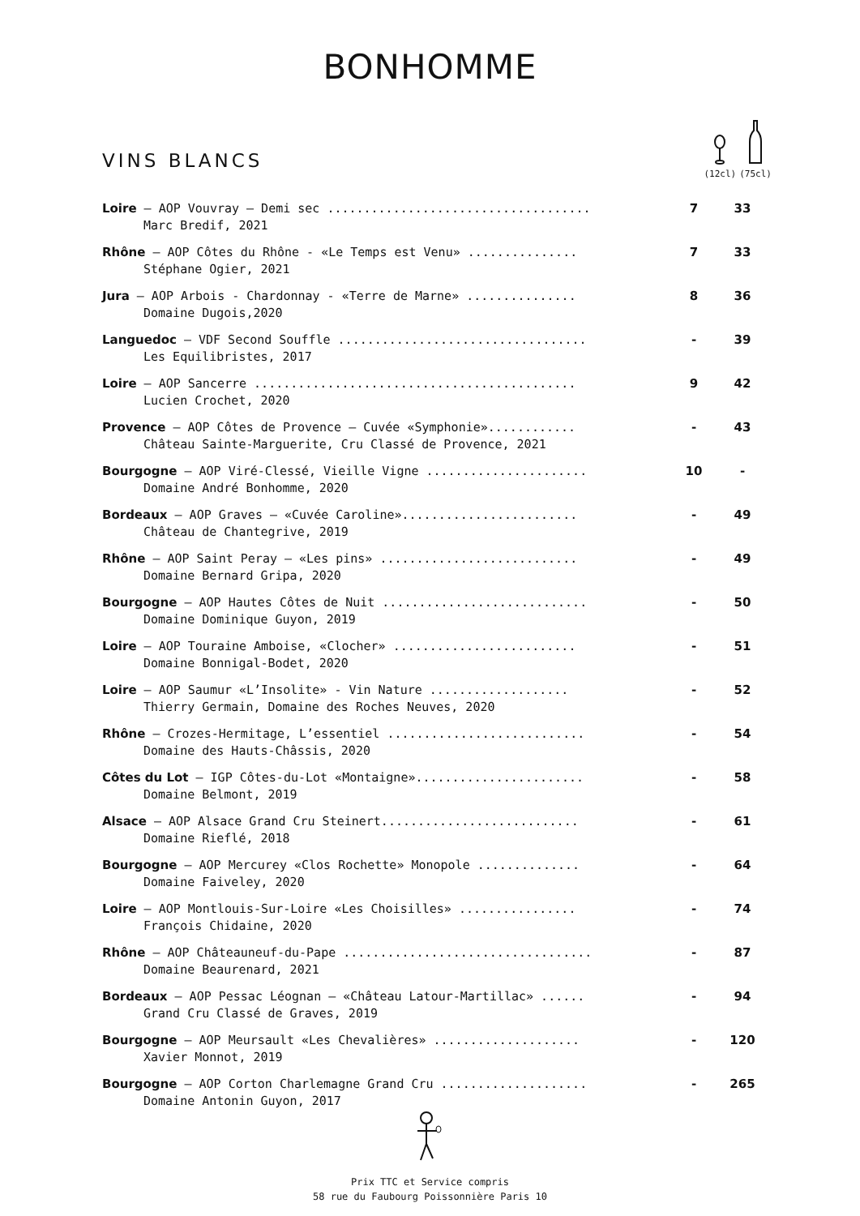BONHOMME
VINS BLANCS
(12cl)
(75cl)
| Loire – AOP Vouvray – Demi sec .................................... | 7 | 33 |
| Marc Bredif, 2021 | | |
| Rhône – AOP Côtes du Rhône - «Le Temps est Venu» ............... | 7 | 33 |
| Stéphane Ogier, 2021 | | |
| Jura – AOP Arbois - Chardonnay - «Terre de Marne» ............... | 8 | 36 |
| Domaine Dugois,2020 | | |
| Languedoc – VDF Second Souffle .................................. | - | 39 |
| Les Equilibristes, 2017 | | |
| Loire – AOP Sancerre ............................................ | 9 | 42 |
| Lucien Crochet, 2020 | | |
| Provence – AOP Côtes de Provence – Cuvée «Symphonie»............ | - | 43 |
| Château Sainte-Marguerite, Cru Classé de Provence, 2021 | | |
| Bourgogne – AOP Viré-Clessé, Vieille Vigne ...................... | 10 | - |
| Domaine André Bonhomme, 2020 | | |
| Bordeaux – AOP Graves – «Cuvée Caroline»........................ | - | 49 |
| Château de Chantegrive, 2019 | | |
| Rhône – AOP Saint Peray – «Les pins» ........................... | - | 49 |
| Domaine Bernard Gripa, 2020 | | |
| Bourgogne – AOP Hautes Côtes de Nuit ............................ | - | 50 |
| Domaine Dominique Guyon, 2019 | | |
| Loire – AOP Touraine Amboise, «Clocher» ......................... | - | 51 |
| Domaine Bonnigal-Bodet, 2020 | | |
| Loire – AOP Saumur «L’Insolite» - Vin Nature ................... | - | 52 |
| Thierry Germain, Domaine des Roches Neuves, 2020 | | |
| Rhône – Crozes-Hermitage, L’essentiel ........................... | - | 54 |
| Domaine des Hauts-Châssis, 2020 | | |
| Côtes du Lot – IGP Côtes-du-Lot «Montaigne»....................... | - | 58 |
| Domaine Belmont, 2019 | | |
| Alsace – AOP Alsace Grand Cru Steinert........................... | - | 61 |
| Domaine Rieflé, 2018 | | |
| Bourgogne – AOP Mercurey «Clos Rochette» Monopole .............. | - | 64 |
| Domaine Faiveley, 2020 | | |
| Loire – AOP Montlouis-Sur-Loire «Les Choisilles» ................ | - | 74 |
| François Chidaine, 2020 | | |
| Rhône – AOP Châteauneuf-du-Pape .................................. | - | 87 |
| Domaine Beaurenard, 2021 | | |
| Bordeaux – AOP Pessac Léognan – «Château Latour-Martillac» ...... | - | 94 |
| Grand Cru Classé de Graves, 2019 | | |
| Bourgogne – AOP Meursault «Les Chevalières» .................... | - | 120 |
| Xavier Monnot, 2019 | | |
| Bourgogne – AOP Corton Charlemagne Grand Cru .................... | - | 265 |
| Domaine Antonin Guyon, 2017 | | |
Prix TTC et Service compris
58 rue du Faubourg Poissonnière Paris 10